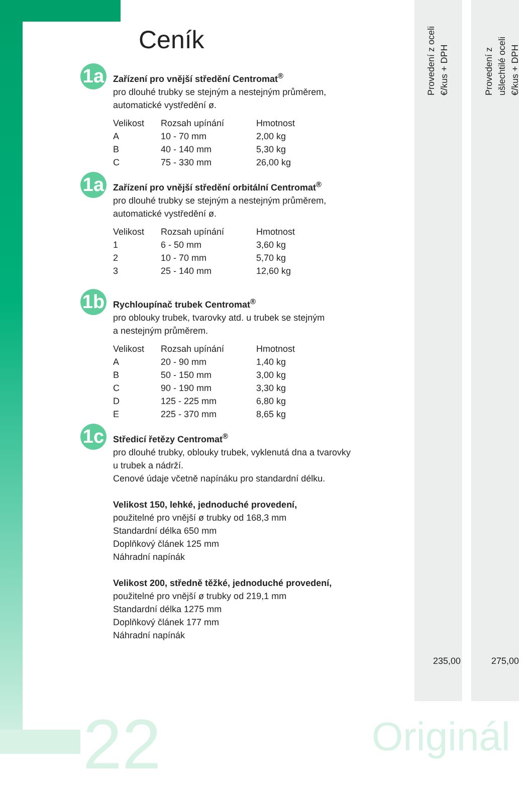Provedení z oceli €/kus + DPH
Provedení z ušlechtilé oceli €/kus + DPH
Ceník
1a
Zařízení pro vnější středění Centromat<sup>®</sup>
pro dlouhé trubky se stejným a nestejným průměrem,
automatické vystředění ø.
| Velikost | Rozsah upínání | Hmotnost |
| --- | --- | --- |
| A | 10 - 70 mm | 2,00 kg |
| B | 40 - 140 mm | 5,30 kg |
| C | 75 - 330 mm | 26,00 kg |
1a
Zařízení pro vnější středění orbitální Centromat<sup>®</sup>
pro dlouhé trubky se stejným a nestejným průměrem,
automatické vystředění ø.
| Velikost | Rozsah upínání | Hmotnost |
| --- | --- | --- |
| 1 | 6 - 50 mm | 3,60 kg |
| 2 | 10 - 70 mm | 5,70 kg |
| 3 | 25 - 140 mm | 12,60 kg |
1b
Rychloupínač trubek Centromat<sup>®</sup>
pro oblouky trubek, tvarovky atd. u trubek se stejným
a nestejným průměrem.
| Velikost | Rozsah upínání | Hmotnost |
| --- | --- | --- |
| A | 20 - 90 mm | 1,40 kg |
| B | 50 - 150 mm | 3,00 kg |
| C | 90 - 190 mm | 3,30 kg |
| D | 125 - 225 mm | 6,80 kg |
| E | 225 - 370 mm | 8,65 kg |
1c
Středicí řetězy Centromat<sup>®</sup>
pro dlouhé trubky, oblouky trubek, vyklenutá dna a tvarovky
u trubek a nádrží.
Cenové údaje včetně napínáku pro standardní délku.
Velikost 150, lehké, jednoduché provedení,
použitelné pro vnější ø trubky od 168,3 mm
Standardní délka 650 mm
Doplňkový článek 125 mm
Náhradní napínák
Velikost 200, středně těžké, jednoduché provedení,
použitelné pro vnější ø trubky od 219,1 mm
Standardní délka 1275 mm
Doplňkový článek 177 mm
Náhradní napínák
235,00 275,00
22 Originál